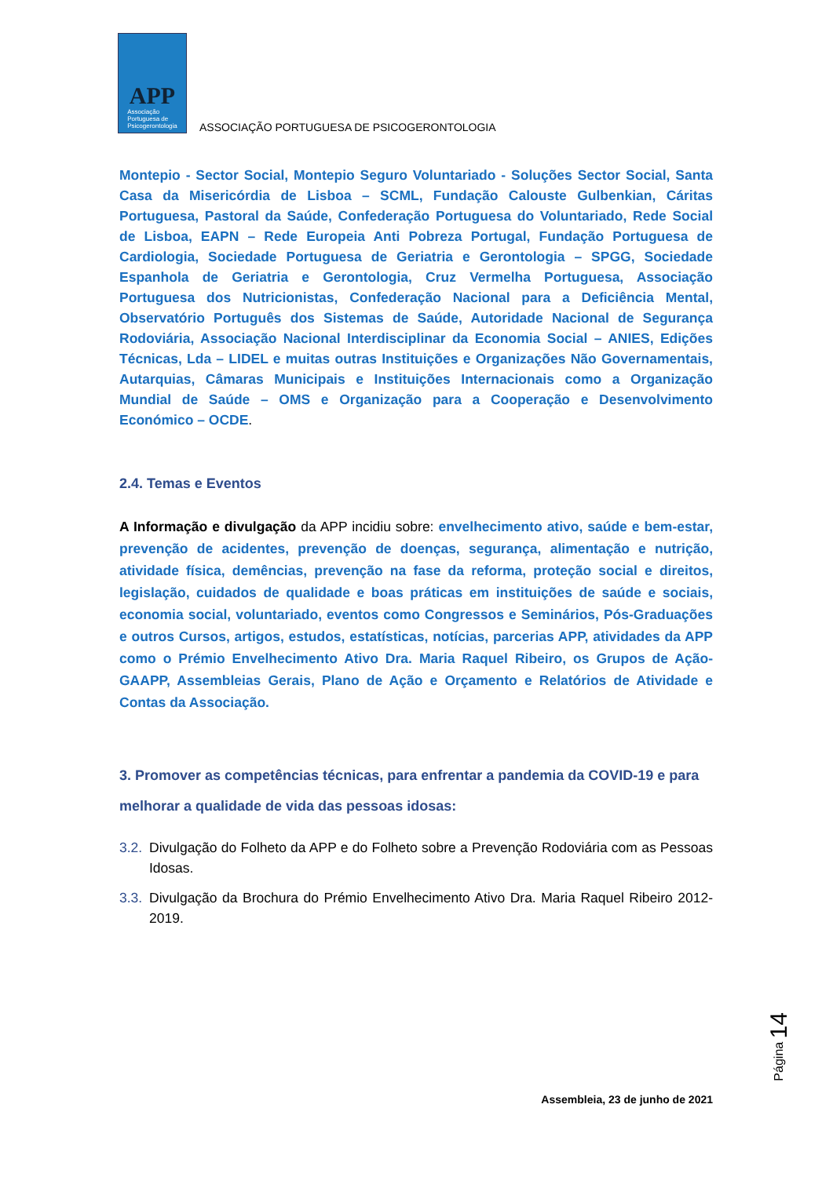APP
Associação
Portuguesa de
Psicogerontologia
ASSOCIAÇÃO PORTUGUESA DE PSICOGERONTOLOGIA
Montepio - Sector Social, Montepio Seguro Voluntariado - Soluções Sector Social, Santa Casa da Misericórdia de Lisboa – SCML, Fundação Calouste Gulbenkian, Cáritas Portuguesa, Pastoral da Saúde, Confederação Portuguesa do Voluntariado, Rede Social de Lisboa, EAPN – Rede Europeia Anti Pobreza Portugal, Fundação Portuguesa de Cardiologia, Sociedade Portuguesa de Geriatria e Gerontologia – SPGG, Sociedade Espanhola de Geriatria e Gerontologia, Cruz Vermelha Portuguesa, Associação Portuguesa dos Nutricionistas, Confederação Nacional para a Deficiência Mental, Observatório Português dos Sistemas de Saúde, Autoridade Nacional de Segurança Rodoviária, Associação Nacional Interdisciplinar da Economia Social – ANIES, Edições Técnicas, Lda – LIDEL e muitas outras Instituições e Organizações Não Governamentais, Autarquias, Câmaras Municipais e Instituições Internacionais como a Organização Mundial de Saúde – OMS e Organização para a Cooperação e Desenvolvimento Económico – OCDE.
2.4. Temas e Eventos
A Informação e divulgação da APP incidiu sobre: envelhecimento ativo, saúde e bem-estar, prevenção de acidentes, prevenção de doenças, segurança, alimentação e nutrição, atividade física, demências, prevenção na fase da reforma, proteção social e direitos, legislação, cuidados de qualidade e boas práticas em instituições de saúde e sociais, economia social, voluntariado, eventos como Congressos e Seminários, Pós-Graduações e outros Cursos, artigos, estudos, estatísticas, notícias, parcerias APP, atividades da APP como o Prémio Envelhecimento Ativo Dra. Maria Raquel Ribeiro, os Grupos de Ação-GAAPP, Assembleias Gerais, Plano de Ação e Orçamento e Relatórios de Atividade e Contas da Associação.
3. Promover as competências técnicas, para enfrentar a pandemia da COVID-19 e para melhorar a qualidade de vida das pessoas idosas:
3.2.
Divulgação do Folheto da APP e do Folheto sobre a Prevenção Rodoviária com as Pessoas Idosas.
3.3.
Divulgação da Brochura do Prémio Envelhecimento Ativo Dra. Maria Raquel Ribeiro 2012-2019.
Página 14
Assembleia, 23 de junho de 2021